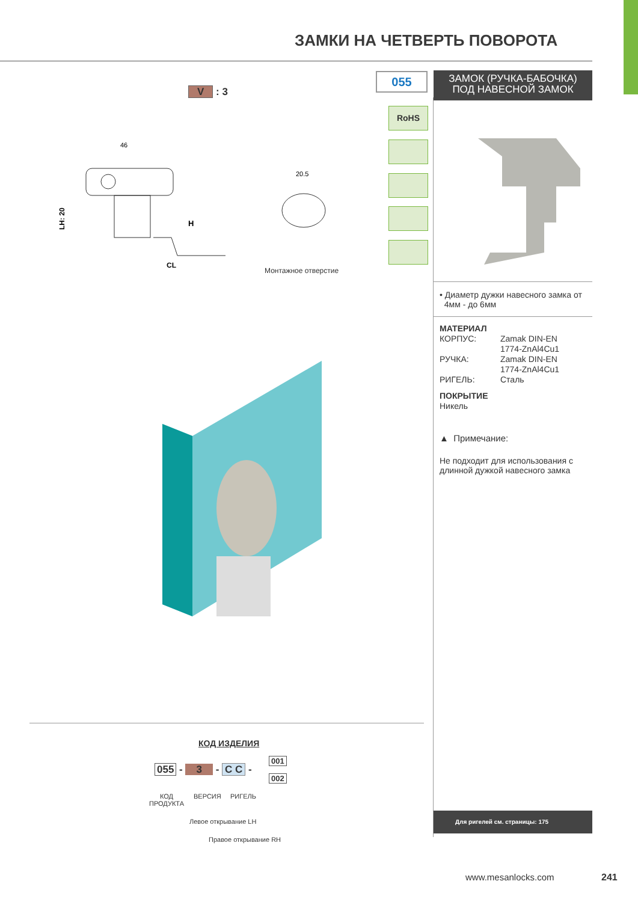ЗАМКИ НА ЧЕТВЕРТЬ ПОВОРОТА
V : 3
46
LH: 20
H
CL
20.5
Монтажное отверстие
055
ЗАМОК (РУЧКА-БАБОЧКА)
ПОД НАВЕСНОЙ ЗАМОК
RoHS
• Диаметр дужки навесного замка от
4мм - до 6мм
МАТЕРИАЛ
КОРПУС: Zamak DIN-EN
1774-ZnAl4Cu1
РУЧКА: Zamak DIN-EN
1774-ZnAl4Cu1
РИГЕЛЬ: Сталь
ПОКРЫТИЕ
Никель
▲ Примечание:
Не подходит для использования с длинной дужкой навесного замка
Для ригелей см. страницы: 175
КОД ИЗДЕЛИЯ
055 - 3 - C C -
001
002
КОД
ПРОДУКТА
ВЕРСИЯ РИГЕЛЬ
Левое открывание LH
Правое открывание RH
www.mesanlocks.com 241